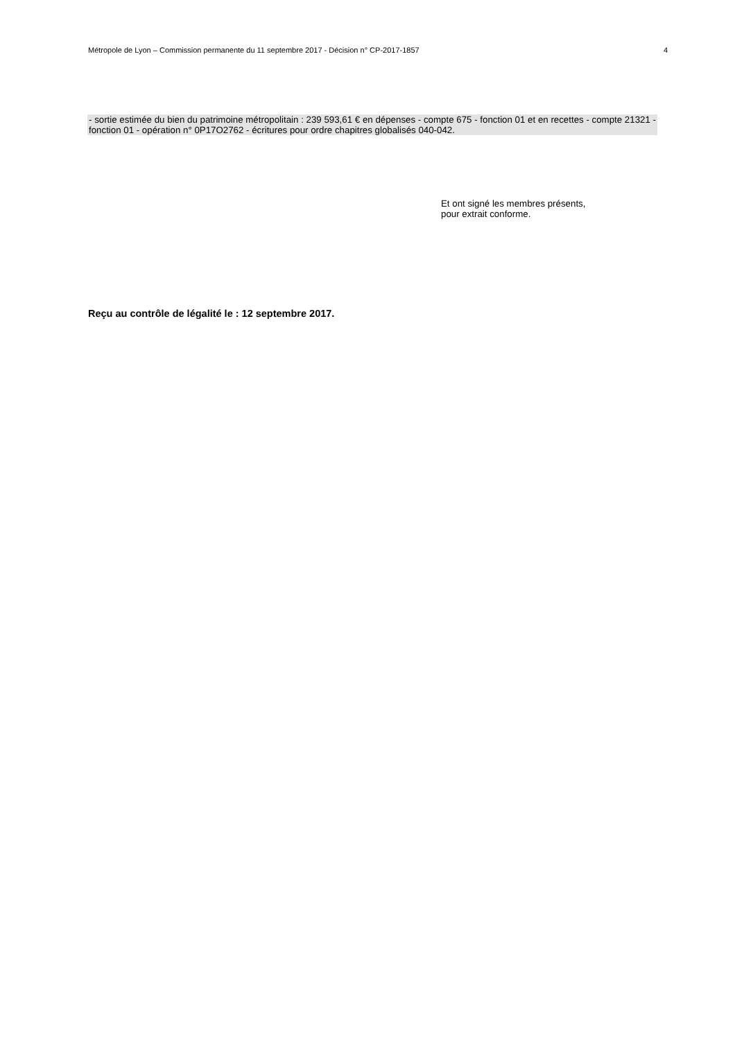Métropole de Lyon – Commission permanente du 11 septembre 2017 - Décision n° CP-2017-1857 4
- sortie estimée du bien du patrimoine métropolitain : 239 593,61 € en dépenses - compte 675 - fonction 01 et en recettes - compte 21321 - fonction 01 - opération n° 0P17O2762 - écritures pour ordre chapitres globalisés 040-042.
Et ont signé les membres présents,
pour extrait conforme.
Reçu au contrôle de légalité le : 12 septembre 2017.